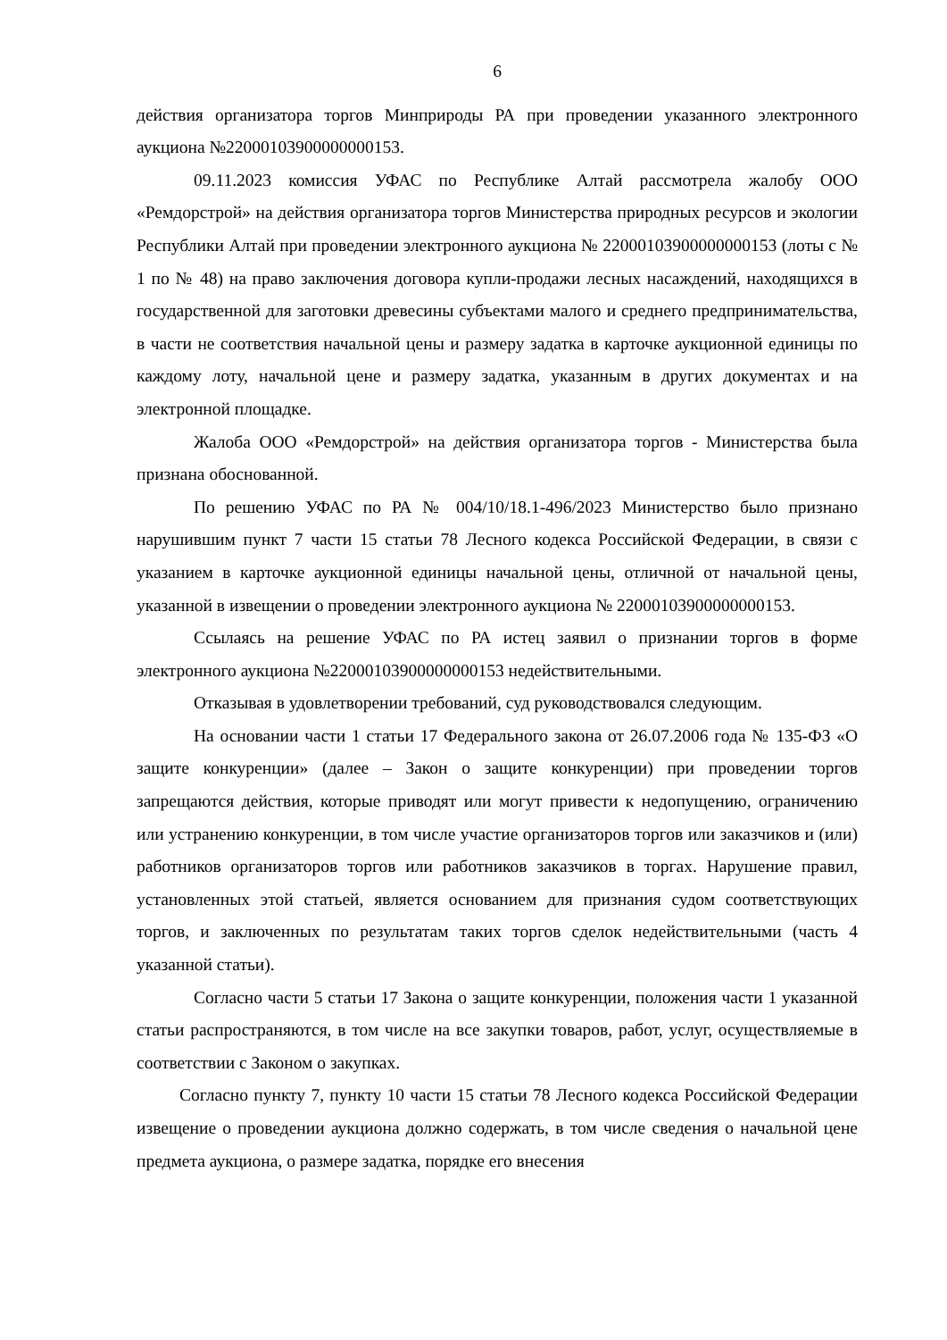6
действия организатора торгов Минприроды РА при проведении указанного электронного аукциона №22000103900000000153.
09.11.2023 комиссия УФАС по Республике Алтай рассмотрела жалобу ООО «Ремдорстрой» на действия организатора торгов Министерства природных ресурсов и экологии Республики Алтай при проведении электронного аукциона № 22000103900000000153 (лоты с № 1 по № 48) на право заключения договора купли-продажи лесных насаждений, находящихся в государственной для заготовки древесины субъектами малого и среднего предпринимательства, в части не соответствия начальной цены и размеру задатка в карточке аукционной единицы по каждому лоту, начальной цене и размеру задатка, указанным в других документах и на электронной площадке.
Жалоба ООО «Ремдорстрой» на действия организатора торгов - Министерства была признана обоснованной.
По решению УФАС по РА № 004/10/18.1-496/2023 Министерство было признано нарушившим пункт 7 части 15 статьи 78 Лесного кодекса Российской Федерации, в связи с указанием в карточке аукционной единицы начальной цены, отличной от начальной цены, указанной в извещении о проведении электронного аукциона № 22000103900000000153.
Ссылаясь на решение УФАС по РА истец заявил о признании торгов в форме электронного аукциона №22000103900000000153 недействительными.
Отказывая в удовлетворении требований, суд руководствовался следующим.
На основании части 1 статьи 17 Федерального закона от 26.07.2006 года № 135-ФЗ «О защите конкуренции» (далее – Закон о защите конкуренции) при проведении торгов запрещаются действия, которые приводят или могут привести к недопущению, ограничению или устранению конкуренции, в том числе участие организаторов торгов или заказчиков и (или) работников организаторов торгов или работников заказчиков в торгах. Нарушение правил, установленных этой статьей, является основанием для признания судом соответствующих торгов, и заключенных по результатам таких торгов сделок недействительными (часть 4 указанной статьи).
Согласно части 5 статьи 17 Закона о защите конкуренции, положения части 1 указанной статьи распространяются, в том числе на все закупки товаров, работ, услуг, осуществляемые в соответствии с Законом о закупках.
Согласно пункту 7, пункту 10 части 15 статьи 78 Лесного кодекса Российской Федерации извещение о проведении аукциона должно содержать, в том числе сведения о начальной цене предмета аукциона, о размере задатка, порядке его внесения